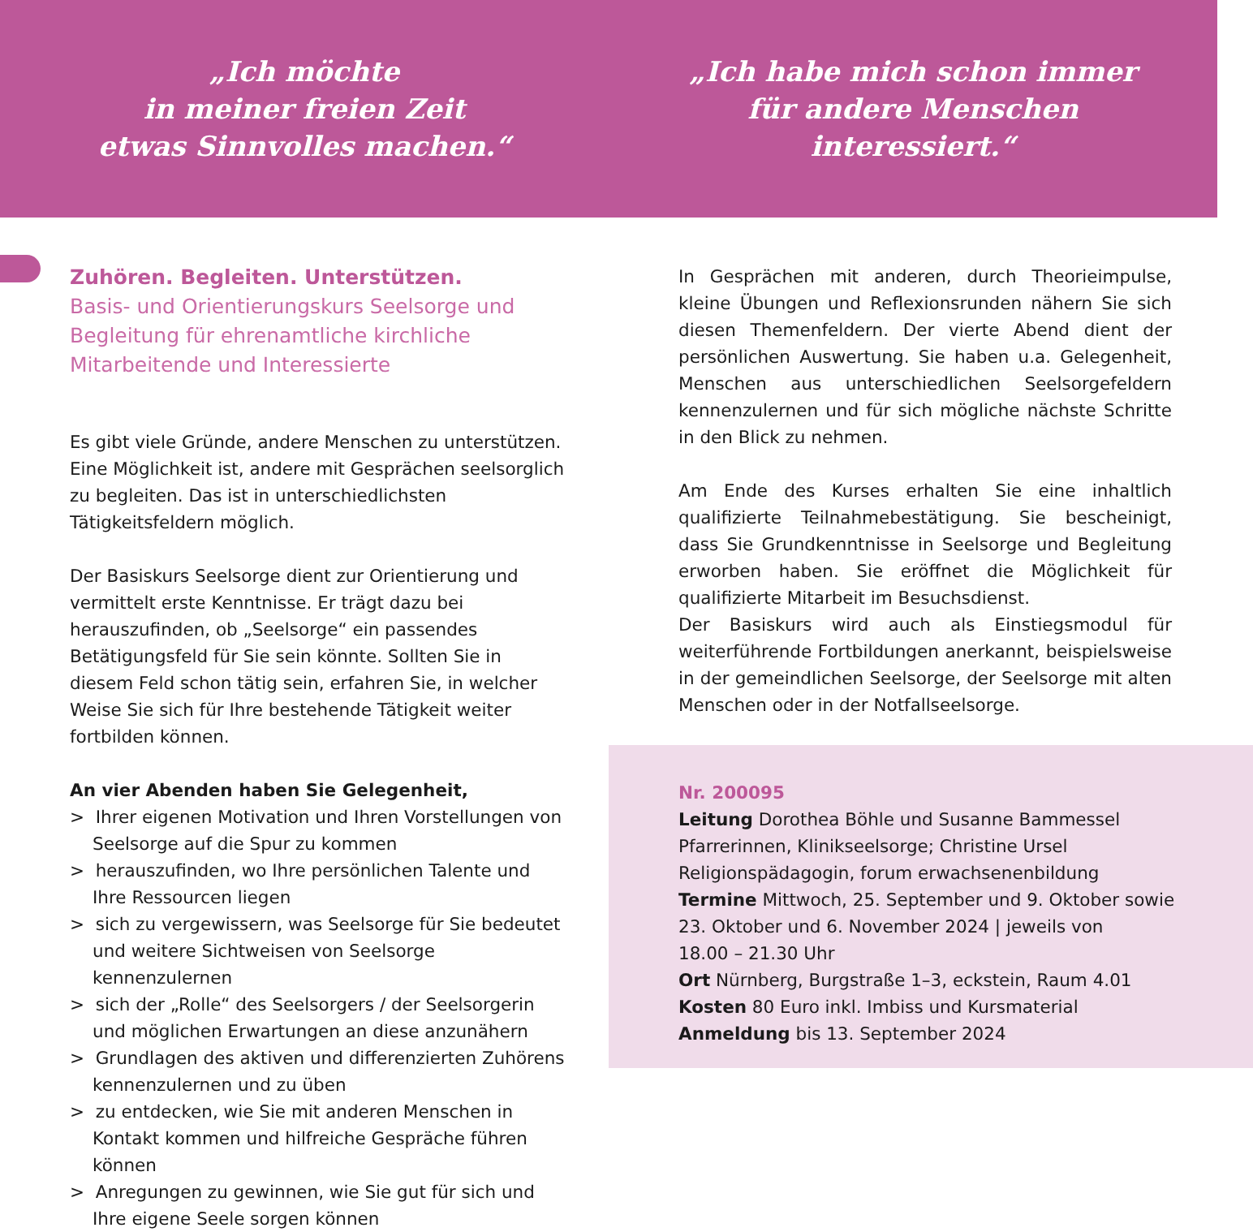„Ich möchte
in meiner freien Zeit
etwas Sinnvolles machen.“
„Ich habe mich schon immer
für andere Menschen
interessiert.“
Zuhören. Begleiten. Unterstützen.
Basis- und Orientierungskurs Seelsorge und Begleitung für ehrenamtliche kirchliche Mitarbeitende und Interessierte
Es gibt viele Gründe, andere Menschen zu unterstützen. Eine Möglichkeit ist, andere mit Gesprächen seelsorglich zu begleiten. Das ist in unterschiedlichsten Tätigkeitsfeldern möglich.
Der Basiskurs Seelsorge dient zur Orientierung und vermittelt erste Kenntnisse. Er trägt dazu bei herauszufinden, ob „Seelsorge“ ein passendes Betätigungsfeld für Sie sein könnte. Sollten Sie in diesem Feld schon tätig sein, erfahren Sie, in welcher Weise Sie sich für Ihre bestehende Tätigkeit weiter fortbilden können.
An vier Abenden haben Sie Gelegenheit,
> Ihrer eigenen Motivation und Ihren Vorstellungen von Seelsorge auf die Spur zu kommen
> herauszufinden, wo Ihre persönlichen Talente und Ihre Ressourcen liegen
> sich zu vergewissern, was Seelsorge für Sie bedeutet und weitere Sichtweisen von Seelsorge kennenzulernen
> sich der „Rolle“ des Seelsorgers / der Seelsorgerin und möglichen Erwartungen an diese anzunähern
> Grundlagen des aktiven und differenzierten Zuhörens kennenzulernen und zu üben
> zu entdecken, wie Sie mit anderen Menschen in Kontakt kommen und hilfreiche Gespräche führen können
> Anregungen zu gewinnen, wie Sie gut für sich und Ihre eigene Seele sorgen können
In Gesprächen mit anderen, durch Theorieimpulse, kleine Übungen und Reflexionsrunden nähern Sie sich diesen Themenfeldern. Der vierte Abend dient der persönlichen Auswertung. Sie haben u.a. Gelegenheit, Menschen aus unterschiedlichen Seelsorgefeldern kennenzulernen und für sich mögliche nächste Schritte in den Blick zu nehmen.
Am Ende des Kurses erhalten Sie eine inhaltlich qualifizierte Teilnahmebestätigung. Sie bescheinigt, dass Sie Grundkenntnisse in Seelsorge und Begleitung erworben haben. Sie eröffnet die Möglichkeit für qualifizierte Mitarbeit im Besuchsdienst.
Der Basiskurs wird auch als Einstiegsmodul für weiterführende Fortbildungen anerkannt, beispielsweise in der gemeindlichen Seelsorge, der Seelsorge mit alten Menschen oder in der Notfallseelsorge.
Nr. 200095
Leitung Dorothea Böhle und Susanne Bammessel
Pfarrerinnen, Klinikseelsorge; Christine Ursel
Religionspädagogin, forum erwachsenenbildung
Termine Mittwoch, 25. September und 9. Oktober sowie
23. Oktober und 6. November 2024 | jeweils von
18.00 – 21.30 Uhr
Ort Nürnberg, Burgstraße 1–3, eckstein, Raum 4.01
Kosten 80 Euro inkl. Imbiss und Kursmaterial
Anmeldung bis 13. September 2024